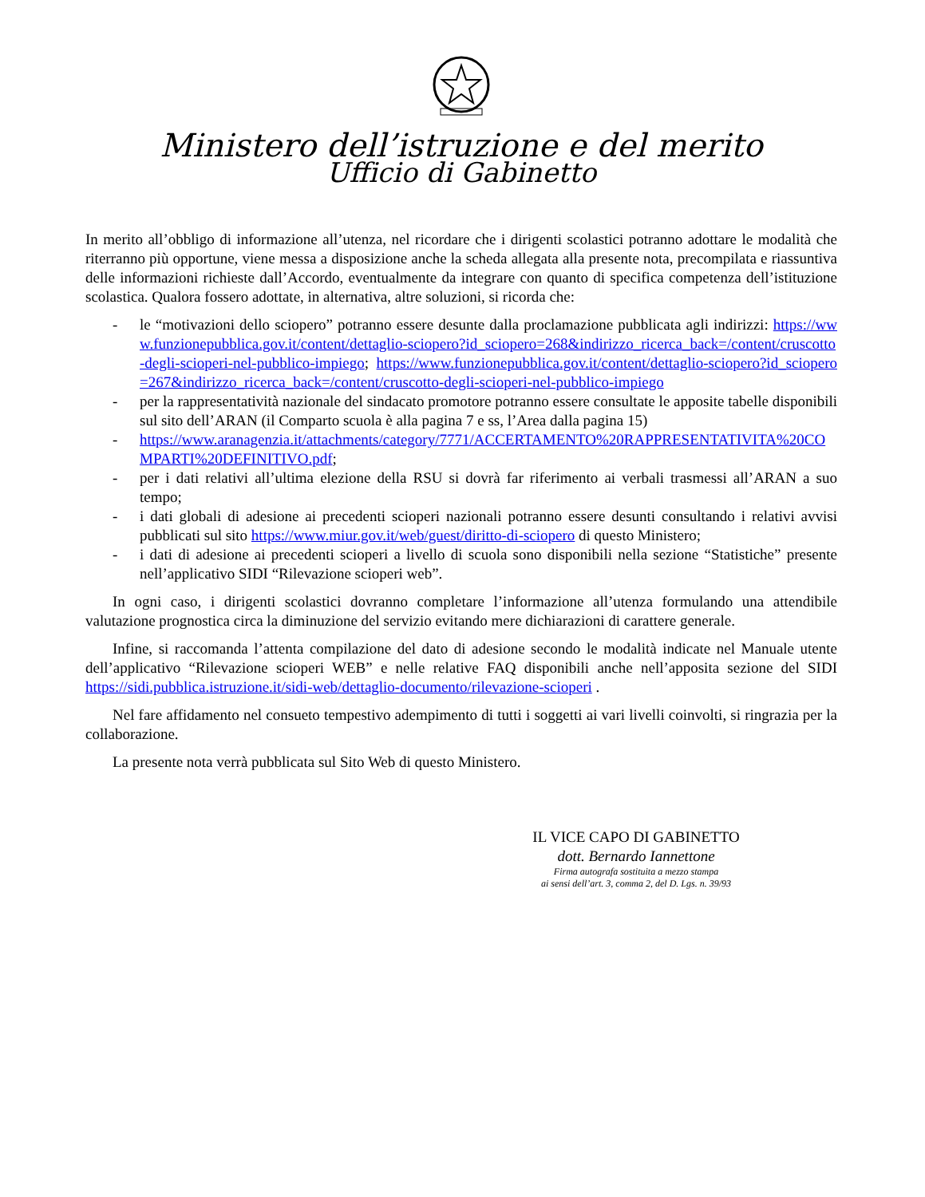Ministero dell’istruzione e del merito
Ufficio di Gabinetto
In merito all’obbligo di informazione all’utenza, nel ricordare che i dirigenti scolastici potranno adottare le modalità che riterranno più opportune, viene messa a disposizione anche la scheda allegata alla presente nota, precompilata e riassuntiva delle informazioni richieste dall’Accordo, eventualmente da integrare con quanto di specifica competenza dell’istituzione scolastica. Qualora fossero adottate, in alternativa, altre soluzioni, si ricorda che:
- le “motivazioni dello sciopero” potranno essere desunte dalla proclamazione pubblicata agli indirizzi: https://www.funzionepubblica.gov.it/content/dettaglio-sciopero?id_sciopero=268&indirizzo_ricerca_back=/content/cruscotto-degli-scioperi-nel-pubblico-impiego; https://www.funzionepubblica.gov.it/content/dettaglio-sciopero?id_sciopero=267&indirizzo_ricerca_back=/content/cruscotto-degli-scioperi-nel-pubblico-impiego
- per la rappresentatività nazionale del sindacato promotore potranno essere consultate le apposite tabelle disponibili sul sito dell’ARAN (il Comparto scuola è alla pagina 7 e ss, l’Area dalla pagina 15)
- https://www.aranagenzia.it/attachments/category/7771/ACCERTAMENTO%20RAPPRESENTATIVITA%20COMPARTI%20DEFINITIVO.pdf;
- per i dati relativi all’ultima elezione della RSU si dovrà far riferimento ai verbali trasmessi all’ARAN a suo tempo;
- i dati globali di adesione ai precedenti scioperi nazionali potranno essere desunti consultando i relativi avvisi pubblicati sul sito https://www.miur.gov.it/web/guest/diritto-di-sciopero di questo Ministero;
- i dati di adesione ai precedenti scioperi a livello di scuola sono disponibili nella sezione “Statistiche” presente nell’applicativo SIDI “Rilevazione scioperi web”.
In ogni caso, i dirigenti scolastici dovranno completare l’informazione all’utenza formulando una attendibile valutazione prognostica circa la diminuzione del servizio evitando mere dichiarazioni di carattere generale.
Infine, si raccomanda l’attenta compilazione del dato di adesione secondo le modalità indicate nel Manuale utente dell’applicativo “Rilevazione scioperi WEB” e nelle relative FAQ disponibili anche nell’apposita sezione del SIDI https://sidi.pubblica.istruzione.it/sidi-web/dettaglio-documento/rilevazione-scioperi .
Nel fare affidamento nel consueto tempestivo adempimento di tutti i soggetti ai vari livelli coinvolti, si ringrazia per la collaborazione.
La presente nota verrà pubblicata sul Sito Web di questo Ministero.
IL VICE CAPO DI GABINETTO
dott. Bernardo Iannettone
Firma autografa sostituita a mezzo stampa
ai sensi dell’art. 3, comma 2, del D. Lgs. n. 39/93